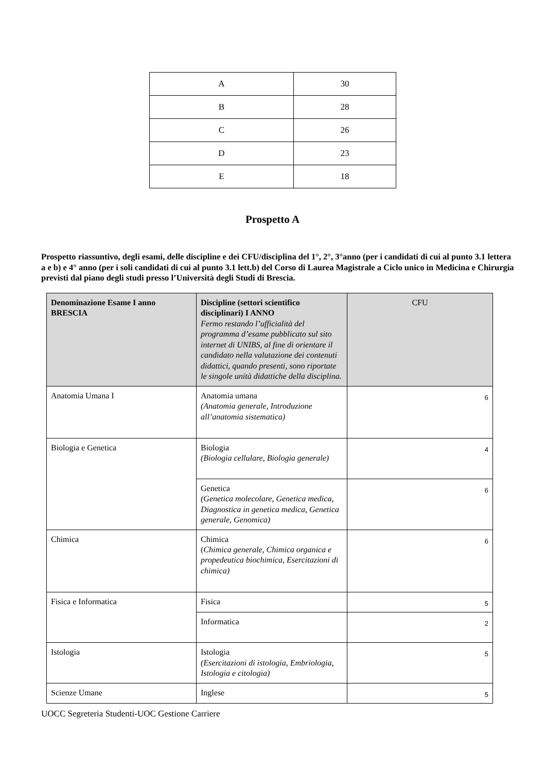| A | 30 |
| B | 28 |
| C | 26 |
| D | 23 |
| E | 18 |
Prospetto A
Prospetto riassuntivo, degli esami, delle discipline e dei CFU/disciplina del 1°, 2°, 3°anno (per i candidati di cui al punto 3.1 lettera a e b) e 4° anno (per i soli candidati di cui al punto 3.1 lett.b) del Corso di Laurea Magistrale a Ciclo unico in Medicina e Chirurgia previsti dal piano degli studi presso l’Università degli Studi di Brescia.
| Denominazione Esame I anno BRESCIA | Discipline (settori scientifico disciplinari) I ANNO Fermo restando l’ufficialità del programma d’esame pubblicato sul sito internet di UNIBS, al fine di orientare il candidato nella valutazione dei contenuti didattici, quando presenti, sono riportate le singole unità didattiche della disciplina. | CFU |
| --- | --- | --- |
| Anatomia Umana I | Anatomia umana (Anatomia generale, Introduzione all’anatomia sistematica) | 6 |
| Biologia e Genetica | Biologia (Biologia cellulare, Biologia generale) | 4 |
| | Genetica (Genetica molecolare, Genetica medica, Diagnostica in genetica medica, Genetica generale, Genomica) | 6 |
| Chimica | Chimica ( Chimica generale, Chimica organica e propedeutica biochimica, Esercitazioni di chimica) | 6 |
| Fisica e Informatica | Fisica | 5 |
| | Informatica | 2 |
| Istologia | Istologia (Esercitazioni di istologia, Embriologia, Istologia e citologia) | 5 |
| Scienze Umane | Inglese | 5 |
UOCC Segreteria Studenti-UOC Gestione Carriere